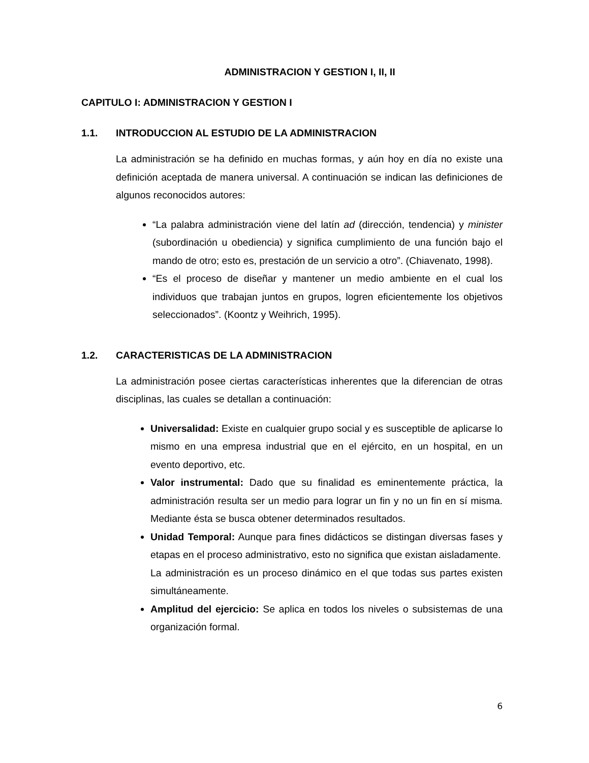ADMINISTRACION Y GESTION I, II, II
CAPITULO I: ADMINISTRACION Y GESTION I
1.1. INTRODUCCION AL ESTUDIO DE LA ADMINISTRACION
La administración se ha definido en muchas formas, y aún hoy en día no existe una definición aceptada de manera universal. A continuación se indican las definiciones de algunos reconocidos autores:
“La palabra administración viene del latín ad (dirección, tendencia) y minister (subordinación u obediencia) y significa cumplimiento de una función bajo el mando de otro; esto es, prestación de un servicio a otro”. (Chiavenato, 1998).
“Es el proceso de diseñar y mantener un medio ambiente en el cual los individuos que trabajan juntos en grupos, logren eficientemente los objetivos seleccionados”. (Koontz y Weihrich, 1995).
1.2. CARACTERISTICAS DE LA ADMINISTRACION
La administración posee ciertas características inherentes que la diferencian de otras disciplinas, las cuales se detallan a continuación:
Universalidad: Existe en cualquier grupo social y es susceptible de aplicarse lo mismo en una empresa industrial que en el ejército, en un hospital, en un evento deportivo, etc.
Valor instrumental: Dado que su finalidad es eminentemente práctica, la administración resulta ser un medio para lograr un fin y no un fin en sí misma. Mediante ésta se busca obtener determinados resultados.
Unidad Temporal: Aunque para fines didácticos se distingan diversas fases y etapas en el proceso administrativo, esto no significa que existan aisladamente.
La administración es un proceso dinámico en el que todas sus partes existen simultáneamente.
Amplitud del ejercicio: Se aplica en todos los niveles o subsistemas de una organización formal.
6